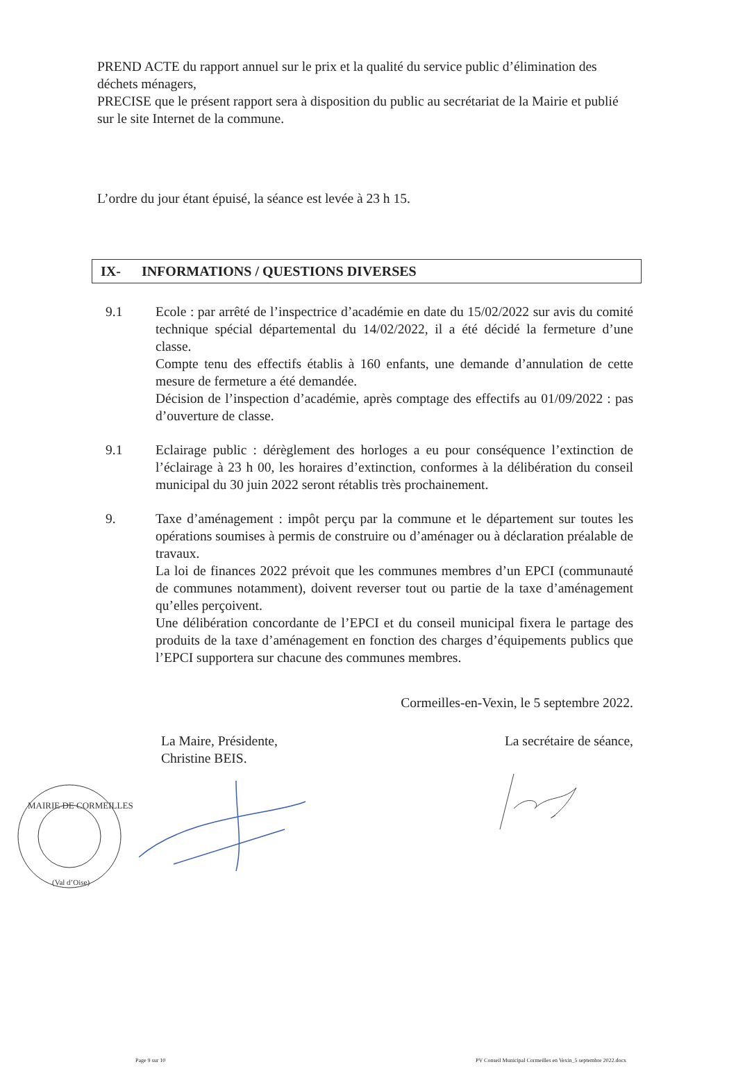PREND ACTE du rapport annuel sur le prix et la qualité du service public d’élimination des déchets ménagers,
PRECISE que le présent rapport sera à disposition du public au secrétariat de la Mairie et publié sur le site Internet de la commune.
L’ordre du jour étant épuisé, la séance est levée à 23 h 15.
IX- INFORMATIONS / QUESTIONS DIVERSES
9.1 Ecole : par arrêté de l’inspectrice d’académie en date du 15/02/2022 sur avis du comité technique spécial départemental du 14/02/2022, il a été décidé la fermeture d’une classe.
Compte tenu des effectifs établis à 160 enfants, une demande d’annulation de cette mesure de fermeture a été demandée.
Décision de l’inspection d’académie, après comptage des effectifs au 01/09/2022 : pas d’ouverture de classe.
9.1 Eclairage public : dérèglement des horloges a eu pour conséquence l’extinction de l’éclairage à 23 h 00, les horaires d’extinction, conformes à la délibération du conseil municipal du 30 juin 2022 seront rétablis très prochainement.
9. Taxe d’aménagement : impôt perçu par la commune et le département sur toutes les opérations soumises à permis de construire ou d’aménager ou à déclaration préalable de travaux.
La loi de finances 2022 prévoit que les communes membres d’un EPCI (communauté de communes notamment), doivent reverser tout ou partie de la taxe d’aménagement qu’elles perçoivent.
Une délibération concordante de l’EPCI et du conseil municipal fixera le partage des produits de la taxe d’aménagement en fonction des charges d’équipements publics que l’EPCI supportera sur chacune des communes membres.
Cormeilles-en-Vexin, le 5 septembre 2022.
La Maire, Présidente,
Christine BEIS.
La secrétaire de séance,
MAIRIE DE CORMEILLES
(Val d’Oise)
Page 9 sur 10 PV Conseil Municipal Cormeilles en Vexin_5 septembre 2022.docx